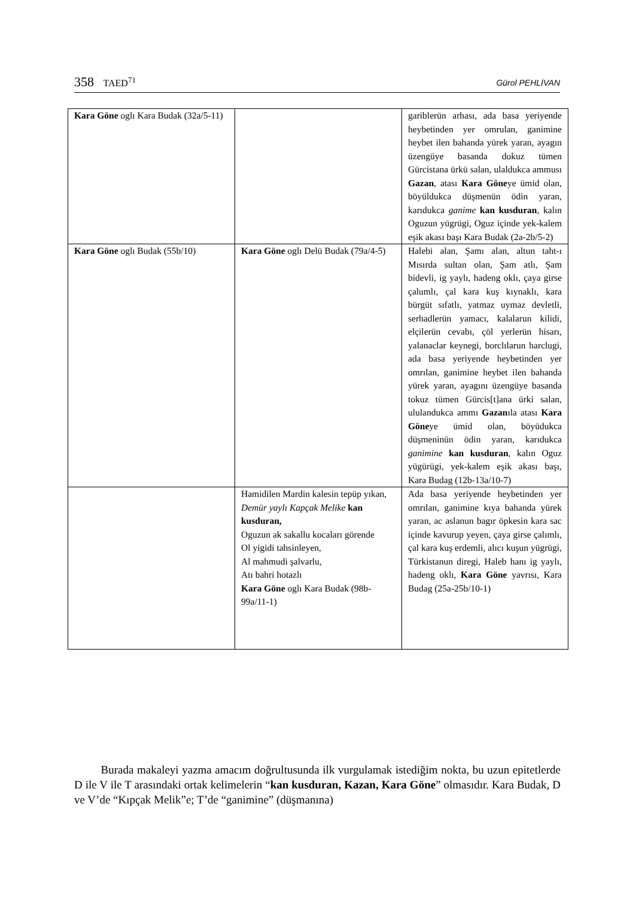358 TAED<sup>71</sup>
Gürol PEHLİVAN
| Kara Göne oglı Kara Budak (32a/5-11) | | gariblerün arhası, ada basa yeriyende heybetinden yer omrulan, ganimine heybet ilen bahanda yürek yaran, ayagın üzengüye basanda dokuz tümen Gürcistana ürkü salan, ulaldukca ammusı Gazan , atası Kara Göne ye ümid olan, böyüldukca düşmenün ödin yaran, karıdukca ganime kan kusduran , kalın Oguzun yügrügi, Oguz içinde yek-kalem eşik akası başı Kara Budak (2a-2b/5-2) |
| Kara Göne oglı Budak (55b/10) | Kara Göne oglı Delü Budak (79a/4-5) | Halebi alan, Şamı alan, altun taht-ı Mısırda sultan olan, Şam atlı, Şam bidevli, ig yaylı, hadeng oklı, çaya girse çalumlı, çal kara kuş kıynaklı, kara bürgüt sıfatlı, yatmaz uymaz devletli, serhadlerün yamacı, kalalarun kilidi, elçilerün cevabı, çöl yerlerün hisarı, yalanaclar keynegi, borclılarun harclugi, ada basa yeriyende heybetinden yer omrılan, ganimine heybet ilen bahanda yürek yaran, ayagını üzengüye basanda tokuz tümen Gürcis[t]ana ürki salan, ululandukca ammı Gazan ıla atası Kara Göne ye ümid olan, böyüdukca düşmeninün ödin yaran, karıdukca ganimine kan kusduran , kalın Oguz yügürügi, yek-kalem eşik akası başı, Kara Budag (12b-13a/10-7) |
| | Hamidilen Mardin kalesin tepüp yıkan, Demür yaylı Kapçak Melike kan kusduran, Oguzun ak sakallu kocaları görende Ol yigidi tahsinleyen, Al mahmudi şalvarlu, Atı bahri hotazlı Kara Göne oglı Kara Budak (98b-99a/11-1) | Ada basa yeriyende heybetinden yer omrılan, ganimine kıya bahanda yürek yaran, ac aslanun bagır öpkesin kara sac içinde kavurup yeyen, çaya girse çalımlı, çal kara kuş erdemli, alıcı kuşun yügrügi, Türkistanun diregi, Haleb hanı ig yaylı, hadeng oklı, Kara Göne yavrısı, Kara Budag (25a-25b/10-1) |
Burada makaleyi yazma amacım doğrultusunda ilk vurgulamak istediğim nokta, bu uzun epitetlerde D ile V ile T arasındaki ortak kelimelerin “kan kusduran, Kazan, Kara Göne” olmasıdır. Kara Budak, D ve V’de “Kıpçak Melik”e; T’de “ganimine” (düşmanına)